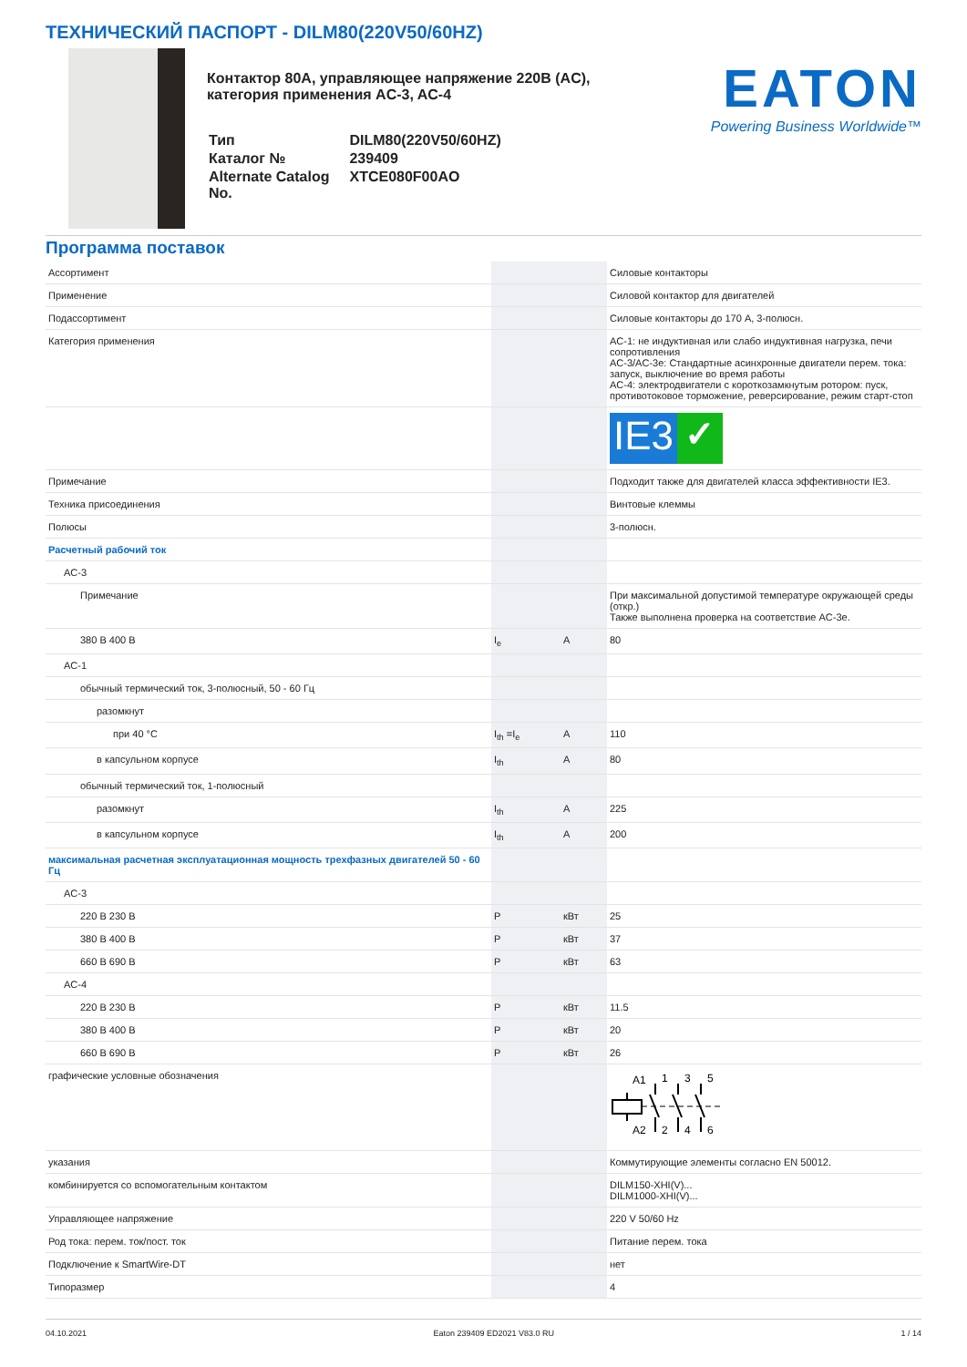ТЕХНИЧЕСКИЙ ПАСПОРТ - DILM80(220V50/60HZ)
Контактор 80А, управляющее напряжение 220В (AC), категория применения AC-3, AC-4
| Тип | DILM80(220V50/60HZ) |
| Каталог № | 239409 |
| Alternate Catalog No. | XTCE080F00AO |
EATON
Powering Business Worldwide™
Программа поставок
| Ассортимент | | | Силовые контакторы |
| Применение | | | Силовой контактор для двигателей |
| Подассортимент | | | Силовые контакторы до 170 А, 3-полюсн. |
| Категория применения | | | AC-1: не индуктивная или слабо индуктивная нагрузка, печи сопротивления AC-3/AC-3e: Стандартные асинхронные двигатели перем. тока: запуск, выключение во время работы AC-4: электродвигатели с короткозамкнутым ротором: пуск, противотоковое торможение, реверсирование, режим старт-стоп |
| | | | IE3 ✓ |
| Примечание | | | Подходит также для двигателей класса эффективности IE3. |
| Техника присоединения | | | Винтовые клеммы |
| Полюсы | | | 3-полюсн. |
| Расчетный рабочий ток | | | |
| AC-3 | | | |
| Примечание | | | При максимальной допустимой температуре окружающей среды (откр.) Также выполнена проверка на соответствие AC-3e. |
| 380 В 400 В | I<sub>e</sub> | A | 80 |
| AC-1 | | | |
| обычный термический ток, 3-полюсный, 50 - 60 Гц | | | |
| разомкнут | | | |
| при 40 °C | I<sub>th</sub> =I<sub>e</sub> | A | 110 |
| в капсульном корпусе | I<sub>th</sub> | A | 80 |
| обычный термический ток, 1-полюсный | | | |
| разомкнут | I<sub>th</sub> | A | 225 |
| в капсульном корпусе | I<sub>th</sub> | A | 200 |
| максимальная расчетная эксплуатационная мощность трехфазных двигателей 50 - 60 Гц | | | |
| AC-3 | | | |
| 220 В 230 В | P | кВт | 25 |
| 380 В 400 В | P | кВт | 37 |
| 660 В 690 В | P | кВт | 63 |
| AC-4 | | | |
| 220 В 230 В | P | кВт | 11.5 |
| 380 В 400 В | P | кВт | 20 |
| 660 В 690 В | P | кВт | 26 |
| графические условные обозначения | | | A1 1 3 5 A2 2 4 6 |
| указания | | | Коммутирующие элементы согласно EN 50012. |
| комбинируется со вспомогательным контактом | | | DILM150-XHI(V)... DILM1000-XHI(V)... |
| Управляющее напряжение | | | 220 V 50/60 Hz |
| Род тока: перем. ток/пост. ток | | | Питание перем. тока |
| Подключение к SmartWire-DT | | | нет |
| Типоразмер | | | 4 |
04.10.2021 Eaton 239409 ED2021 V83.0 RU 1 / 14